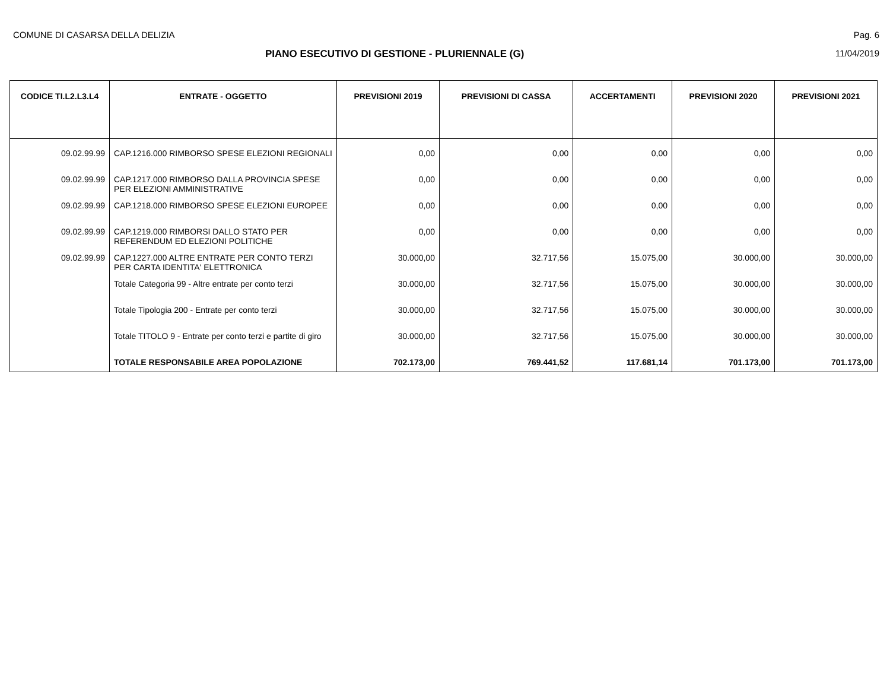COMUNE DI CASARSA DELLA DELIZIA Pag. 6
PIANO ESECUTIVO DI GESTIONE - PLURIENNALE (G)
11/04/2019
| CODICE TI.L2.L3.L4 | ENTRATE - OGGETTO | PREVISIONI 2019 | PREVISIONI DI CASSA | ACCERTAMENTI | PREVISIONI 2020 | PREVISIONI 2021 |
| --- | --- | --- | --- | --- | --- | --- |
| 09.02.99.99 | CAP.1216.000 RIMBORSO SPESE ELEZIONI REGIONALI | 0,00 | 0,00 | 0,00 | 0,00 | 0,00 |
| 09.02.99.99 | CAP.1217.000 RIMBORSO DALLA PROVINCIA SPESE PER ELEZIONI AMMINISTRATIVE | 0,00 | 0,00 | 0,00 | 0,00 | 0,00 |
| 09.02.99.99 | CAP.1218.000 RIMBORSO SPESE ELEZIONI EUROPEE | 0,00 | 0,00 | 0,00 | 0,00 | 0,00 |
| 09.02.99.99 | CAP.1219.000 RIMBORSI DALLO STATO PER REFERENDUM ED ELEZIONI POLITICHE | 0,00 | 0,00 | 0,00 | 0,00 | 0,00 |
| 09.02.99.99 | CAP.1227.000 ALTRE ENTRATE PER CONTO TERZI PER CARTA IDENTITA' ELETTRONICA | 30.000,00 | 32.717,56 | 15.075,00 | 30.000,00 | 30.000,00 |
| | Totale Categoria 99 - Altre entrate per conto terzi | 30.000,00 | 32.717,56 | 15.075,00 | 30.000,00 | 30.000,00 |
| | Totale Tipologia 200 - Entrate per conto terzi | 30.000,00 | 32.717,56 | 15.075,00 | 30.000,00 | 30.000,00 |
| | Totale TITOLO 9 - Entrate per conto terzi e partite di giro | 30.000,00 | 32.717,56 | 15.075,00 | 30.000,00 | 30.000,00 |
| | TOTALE RESPONSABILE AREA POPOLAZIONE | 702.173,00 | 769.441,52 | 117.681,14 | 701.173,00 | 701.173,00 |